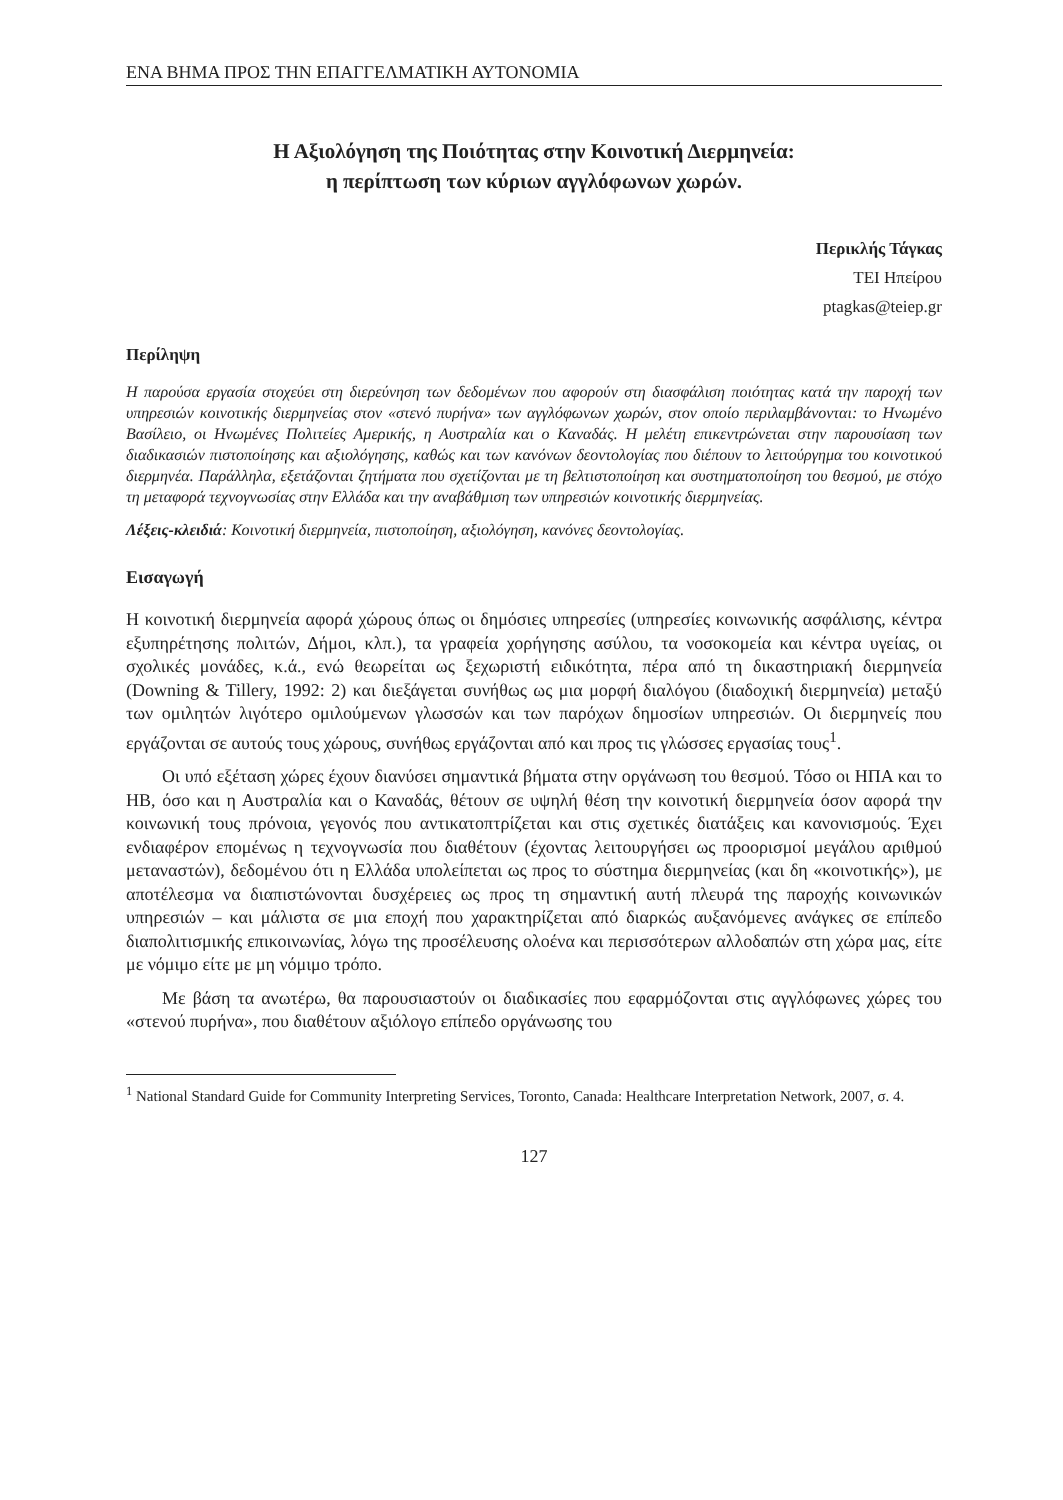ΕΝΑ ΒΗΜΑ ΠΡΟΣ ΤΗΝ ΕΠΑΓΓΕΛΜΑΤΙΚΗ ΑΥΤΟΝΟΜΙΑ
Η Αξιολόγηση της Ποιότητας στην Κοινοτική Διερμηνεία:
η περίπτωση των κύριων αγγλόφωνων χωρών.
Περικλής Τάγκας
ΤΕΙ Ηπείρου
ptagkas@teiep.gr
Περίληψη
Η παρούσα εργασία στοχεύει στη διερεύνηση των δεδομένων που αφορούν στη διασφάλιση ποιότητας κατά την παροχή των υπηρεσιών κοινοτικής διερμηνείας στον «στενό πυρήνα» των αγγλόφωνων χωρών, στον οποίο περιλαμβάνονται: το Ηνωμένο Βασίλειο, οι Ηνωμένες Πολιτείες Αμερικής, η Αυστραλία και ο Καναδάς. Η μελέτη επικεντρώνεται στην παρουσίαση των διαδικασιών πιστοποίησης και αξιολόγησης, καθώς και των κανόνων δεοντολογίας που διέπουν το λειτούργημα του κοινοτικού διερμηνέα. Παράλληλα, εξετάζονται ζητήματα που σχετίζονται με τη βελτιστοποίηση και συστηματοποίηση του θεσμού, με στόχο τη μεταφορά τεχνογνωσίας στην Ελλάδα και την αναβάθμιση των υπηρεσιών κοινοτικής διερμηνείας.
Λέξεις-κλειδιά: Κοινοτική διερμηνεία, πιστοποίηση, αξιολόγηση, κανόνες δεοντολογίας.
Εισαγωγή
Η κοινοτική διερμηνεία αφορά χώρους όπως οι δημόσιες υπηρεσίες (υπηρεσίες κοινωνικής ασφάλισης, κέντρα εξυπηρέτησης πολιτών, Δήμοι, κλπ.), τα γραφεία χορήγησης ασύλου, τα νοσοκομεία και κέντρα υγείας, οι σχολικές μονάδες, κ.ά., ενώ θεωρείται ως ξεχωριστή ειδικότητα, πέρα από τη δικαστηριακή διερμηνεία (Downing & Tillery, 1992: 2) και διεξάγεται συνήθως ως μια μορφή διαλόγου (διαδοχική διερμηνεία) μεταξύ των ομιλητών λιγότερο ομιλούμενων γλωσσών και των παρόχων δημοσίων υπηρεσιών. Οι διερμηνείς που εργάζονται σε αυτούς τους χώρους, συνήθως εργάζονται από και προς τις γλώσσες εργασίας τους<sup>1</sup>.
Οι υπό εξέταση χώρες έχουν διανύσει σημαντικά βήματα στην οργάνωση του θεσμού. Τόσο οι ΗΠΑ και το ΗΒ, όσο και η Αυστραλία και ο Καναδάς, θέτουν σε υψηλή θέση την κοινοτική διερμηνεία όσον αφορά την κοινωνική τους πρόνοια, γεγονός που αντικατοπτρίζεται και στις σχετικές διατάξεις και κανονισμούς. Έχει ενδιαφέρον επομένως η τεχνογνωσία που διαθέτουν (έχοντας λειτουργήσει ως προορισμοί μεγάλου αριθμού μεταναστών), δεδομένου ότι η Ελλάδα υπολείπεται ως προς το σύστημα διερμηνείας (και δη «κοινοτικής»), με αποτέλεσμα να διαπιστώνονται δυσχέρειες ως προς τη σημαντική αυτή πλευρά της παροχής κοινωνικών υπηρεσιών – και μάλιστα σε μια εποχή που χαρακτηρίζεται από διαρκώς αυξανόμενες ανάγκες σε επίπεδο διαπολιτισμικής επικοινωνίας, λόγω της προσέλευσης ολοένα και περισσότερων αλλοδαπών στη χώρα μας, είτε με νόμιμο είτε με μη νόμιμο τρόπο.
Με βάση τα ανωτέρω, θα παρουσιαστούν οι διαδικασίες που εφαρμόζονται στις αγγλόφωνες χώρες του «στενού πυρήνα», που διαθέτουν αξιόλογο επίπεδο οργάνωσης του
<sup>1</sup> National Standard Guide for Community Interpreting Services, Toronto, Canada: Healthcare Interpretation Network, 2007, σ. 4.
127